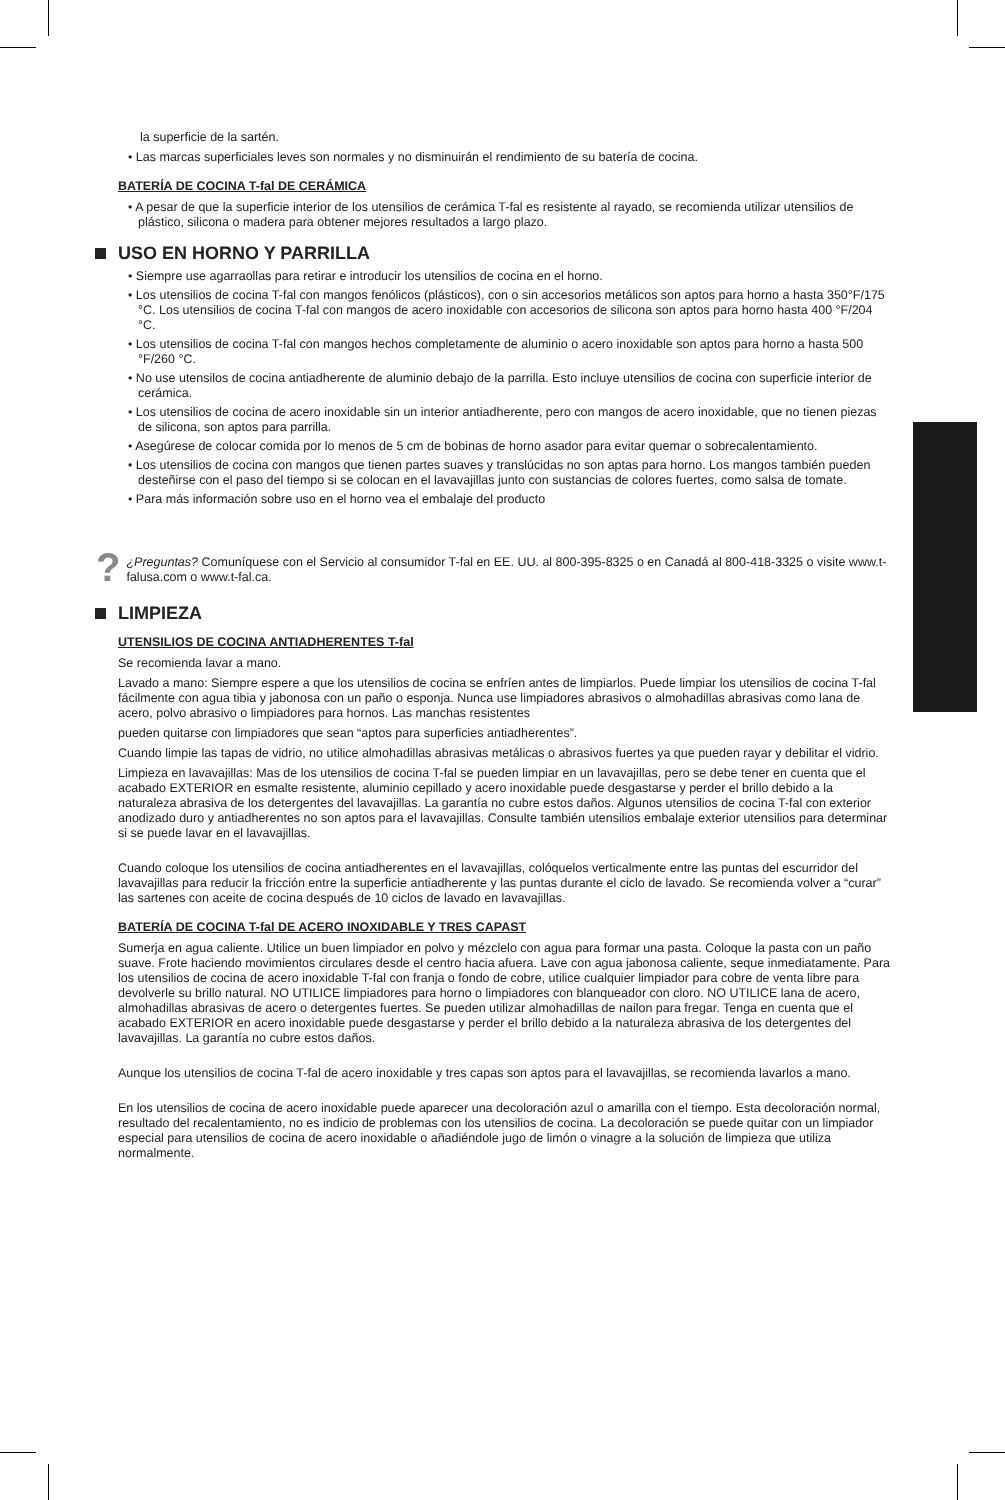la superficie de la sartén.
• Las marcas superficiales leves son normales y no disminuirán el rendimiento de su batería de cocina.
BATERÍA DE COCINA T-fal DE CERÁMICA
• A pesar de que la superficie interior de los utensilios de cerámica T-fal es resistente al rayado, se recomienda utilizar utensilios de plástico, silicona o madera para obtener mejores resultados a largo plazo.
USO EN HORNO Y PARRILLA
• Siempre use agarraollas para retirar e introducir los utensilios de cocina en el horno.
• Los utensilios de cocina T-fal con mangos fenólicos (plásticos), con o sin accesorios metálicos son aptos para horno a hasta 350°F/175 °C. Los utensilios de cocina T-fal con mangos de acero inoxidable con accesorios de silicona son aptos para horno hasta 400 °F/204 °C.
• Los utensilios de cocina T-fal con mangos hechos completamente de aluminio o acero inoxidable son aptos para horno a hasta 500 °F/260 °C.
• No use utensilos de cocina antiadherente de aluminio debajo de la parrilla. Esto incluye utensilios de cocina con superficie interior de cerámica.
• Los utensilios de cocina de acero inoxidable sin un interior antiadherente, pero con mangos de acero inoxidable, que no tienen piezas de silicona, son aptos para parrilla.
• Asegúrese de colocar comida por lo menos de 5 cm de bobinas de horno asador para evitar quemar o sobrecalentamiento.
• Los utensilios de cocina con mangos que tienen partes suaves y translúcidas no son aptas para horno. Los mangos también pueden desteñirse con el paso del tiempo si se colocan en el lavavajillas junto con sustancias de colores fuertes, como salsa de tomate.
• Para más información sobre uso en el horno vea el embalaje del producto
?
¿Preguntas? Comuníquese con el Servicio al consumidor T-fal en EE. UU. al 800-395-8325 o en Canadá al 800-418-3325 o visite www.t-falusa.com o www.t-fal.ca.
LIMPIEZA
UTENSILIOS DE COCINA ANTIADHERENTES T-fal
Se recomienda lavar a mano.
Lavado a mano: Siempre espere a que los utensilios de cocina se enfríen antes de limpiarlos. Puede limpiar los utensilios de cocina T-fal fácilmente con agua tibia y jabonosa con un paño o esponja. Nunca use limpiadores abrasivos o almohadillas abrasivas como lana de acero, polvo abrasivo o limpiadores para hornos. Las manchas resistentes
pueden quitarse con limpiadores que sean “aptos para superficies antiadherentes”.
Cuando limpie las tapas de vidrio, no utilice almohadillas abrasivas metálicas o abrasivos fuertes ya que pueden rayar y debilitar el vidrio.
Limpieza en lavavajillas: Mas de los utensilios de cocina T-fal se pueden limpiar en un lavavajillas, pero se debe tener en cuenta que el acabado EXTERIOR en esmalte resistente, aluminio cepillado y acero inoxidable puede desgastarse y perder el brillo debido a la naturaleza abrasiva de los detergentes del lavavajillas. La garantía no cubre estos daños. Algunos utensilios de cocina T-fal con exterior anodizado duro y antiadherentes no son aptos para el lavavajillas. Consulte también utensilios embalaje exterior utensilios para determinar si se puede lavar en el lavavajillas.
Cuando coloque los utensilios de cocina antiadherentes en el lavavajillas, colóquelos verticalmente entre las puntas del escurridor del lavavajillas para reducir la fricción entre la superficie antiadherente y las puntas durante el ciclo de lavado. Se recomienda volver a “curar” las sartenes con aceite de cocina después de 10 ciclos de lavado en lavavajillas.
BATERÍA DE COCINA T-fal DE ACERO INOXIDABLE Y TRES CAPAST
Sumerja en agua caliente. Utilice un buen limpiador en polvo y mézclelo con agua para formar una pasta. Coloque la pasta con un paño suave. Frote haciendo movimientos circulares desde el centro hacia afuera. Lave con agua jabonosa caliente, seque inmediatamente. Para los utensilios de cocina de acero inoxidable T-fal con franja o fondo de cobre, utilice cualquier limpiador para cobre de venta libre para devolverle su brillo natural. NO UTILICE limpiadores para horno o limpiadores con blanqueador con cloro. NO UTILICE lana de acero, almohadillas abrasivas de acero o detergentes fuertes. Se pueden utilizar almohadillas de nailon para fregar. Tenga en cuenta que el acabado EXTERIOR en acero inoxidable puede desgastarse y perder el brillo debido a la naturaleza abrasiva de los detergentes del lavavajillas. La garantía no cubre estos daños.
Aunque los utensilios de cocina T-fal de acero inoxidable y tres capas son aptos para el lavavajillas, se recomienda lavarlos a mano.
En los utensilios de cocina de acero inoxidable puede aparecer una decoloración azul o amarilla con el tiempo. Esta decoloración normal, resultado del recalentamiento, no es indicio de problemas con los utensilios de cocina. La decoloración se puede quitar con un limpiador especial para utensilios de cocina de acero inoxidable o añadiéndole jugo de limón o vinagre a la solución de limpieza que utiliza normalmente.